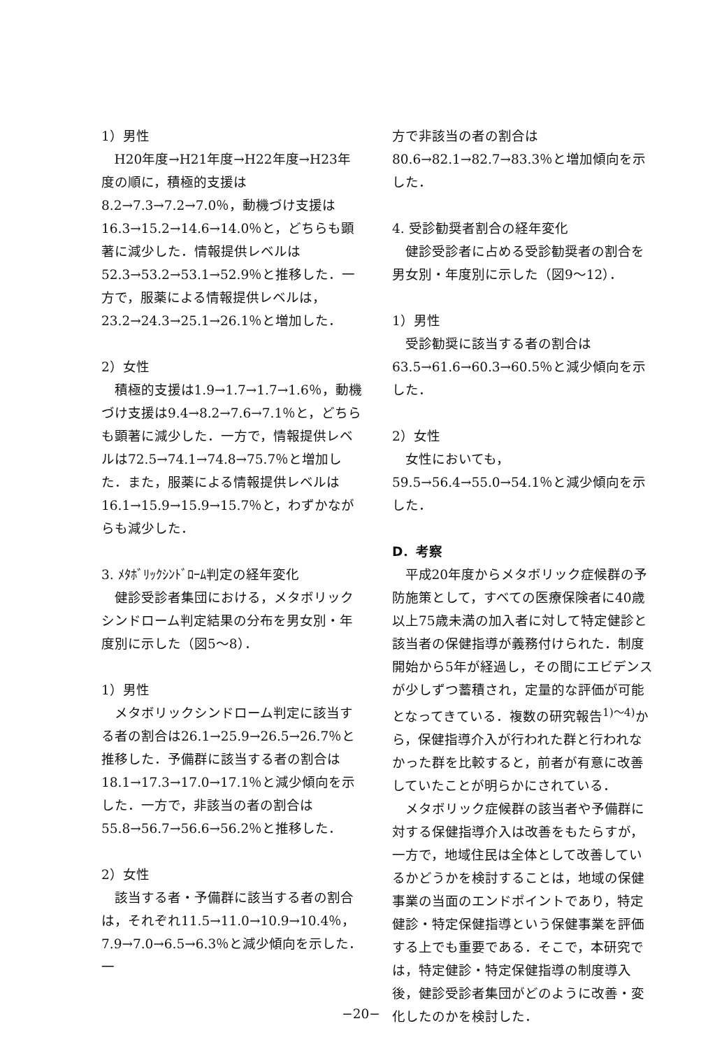1）男性
H20年度→H21年度→H22年度→H23年度の順に，積極的支援は8.2→7.3→7.2→7.0％，動機づけ支援は16.3→15.2→14.6→14.0％と，どちらも顕著に減少した．情報提供レベルは52.3→53.2→53.1→52.9％と推移した．一方で，服薬による情報提供レベルは，23.2→24.3→25.1→26.1％と増加した．
2）女性
積極的支援は1.9→1.7→1.7→1.6％，動機づけ支援は9.4→8.2→7.6→7.1％と，どちらも顕著に減少した．一方で，情報提供レベルは72.5→74.1→74.8→75.7％と増加した．また，服薬による情報提供レベルは16.1→15.9→15.9→15.7％と，わずかながらも減少した．
3. ﾒﾀﾎﾞﾘｯｸｼﾝﾄﾞﾛｰﾑ判定の経年変化
健診受診者集団における，メタボリックシンドローム判定結果の分布を男女別・年度別に示した（図5〜8）．
1）男性
メタボリックシンドローム判定に該当する者の割合は26.1→25.9→26.5→26.7％と推移した．予備群に該当する者の割合は18.1→17.3→17.0→17.1％と減少傾向を示した．一方で，非該当の者の割合は55.8→56.7→56.6→56.2％と推移した．
2）女性
該当する者・予備群に該当する者の割合は，それぞれ11.5→11.0→10.9→10.4％，7.9→7.0→6.5→6.3％と減少傾向を示した．一
方で非該当の者の割合は80.6→82.1→82.7→83.3％と増加傾向を示した．
4. 受診勧奨者割合の経年変化
健診受診者に占める受診勧奨者の割合を男女別・年度別に示した（図9〜12）．
1）男性
受診勧奨に該当する者の割合は63.5→61.6→60.3→60.5％と減少傾向を示した．
2）女性
女性においても，59.5→56.4→55.0→54.1％と減少傾向を示した．
D．考察
平成20年度からメタボリック症候群の予防施策として，すべての医療保険者に40歳以上75歳未満の加入者に対して特定健診と該当者の保健指導が義務付けられた．制度開始から5年が経過し，その間にエビデンスが少しずつ蓄積され，定量的な評価が可能となってきている．複数の研究報告<sup>1)〜4)</sup>から，保健指導介入が行われた群と行われなかった群を比較すると，前者が有意に改善していたことが明らかにされている．
メタボリック症候群の該当者や予備群に対する保健指導介入は改善をもたらすが，一方で，地域住民は全体として改善しているかどうかを検討することは，地域の保健事業の当面のエンドポイントであり，特定健診・特定保健指導という保健事業を評価する上でも重要である．そこで，本研究では，特定健診・特定保健指導の制度導入後，健診受診者集団がどのように改善・変化したのかを検討した．
−20−